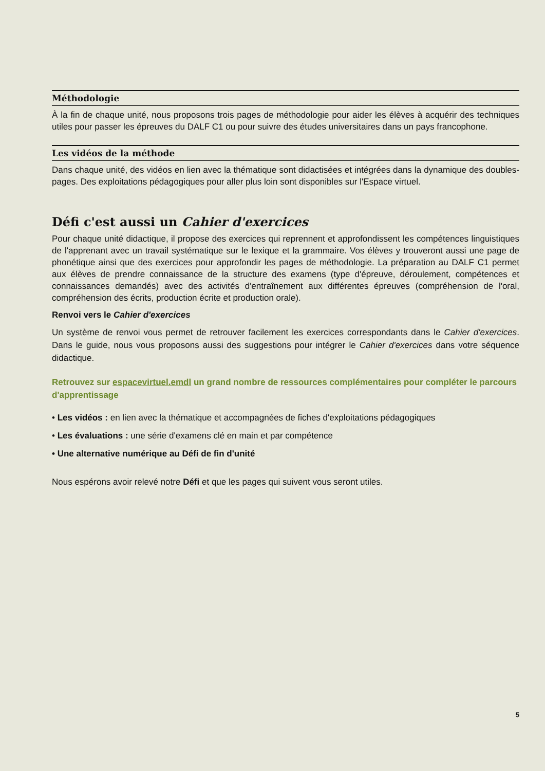Méthodologie
À la fin de chaque unité, nous proposons trois pages de méthodologie pour aider les élèves à acquérir des techniques utiles pour passer les épreuves du DALF C1 ou pour suivre des études universitaires dans un pays francophone.
Les vidéos de la méthode
Dans chaque unité, des vidéos en lien avec la thématique sont didactisées et intégrées dans la dynamique des doubles-pages. Des exploitations pédagogiques pour aller plus loin sont disponibles sur l'Espace virtuel.
Défi c'est aussi un Cahier d'exercices
Pour chaque unité didactique, il propose des exercices qui reprennent et approfondissent les compétences linguistiques de l'apprenant avec un travail systématique sur le lexique et la grammaire. Vos élèves y trouveront aussi une page de phonétique ainsi que des exercices pour approfondir les pages de méthodologie. La préparation au DALF C1 permet aux élèves de prendre connaissance de la structure des examens (type d'épreuve, déroulement, compétences et connaissances demandés) avec des activités d'entraînement aux différentes épreuves (compréhension de l'oral, compréhension des écrits, production écrite et production orale).
Renvoi vers le Cahier d'exercices
Un système de renvoi vous permet de retrouver facilement les exercices correspondants dans le Cahier d'exercices. Dans le guide, nous vous proposons aussi des suggestions pour intégrer le Cahier d'exercices dans votre séquence didactique.
Retrouvez sur espacevirtuel.emdl un grand nombre de ressources complémentaires pour compléter le parcours d'apprentissage
• Les vidéos : en lien avec la thématique et accompagnées de fiches d'exploitations pédagogiques
• Les évaluations : une série d'examens clé en main et par compétence
• Une alternative numérique au Défi de fin d'unité
Nous espérons avoir relevé notre Défi et que les pages qui suivent vous seront utiles.
5